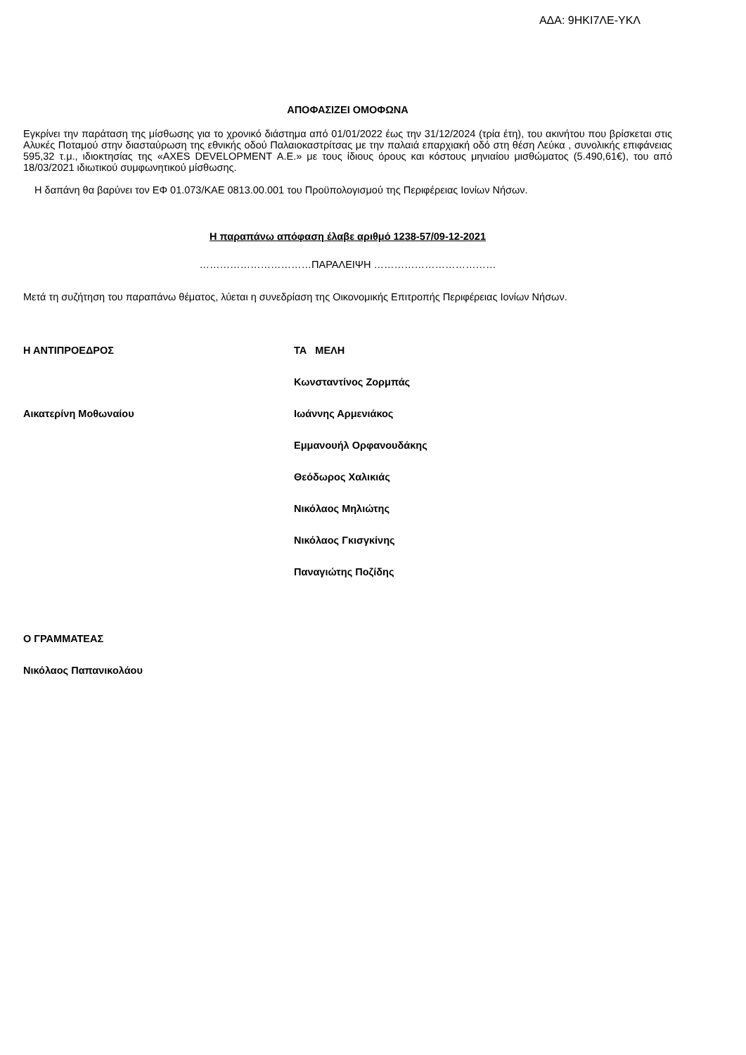ΑΔΑ: 9ΗΚΙ7ΛΕ-ΥΚΛ
ΑΠΟΦΑΣΙΖΕΙ ΟΜΟΦΩΝΑ
Εγκρίνει την παράταση της μίσθωσης για το χρονικό διάστημα από 01/01/2022 έως την 31/12/2024 (τρία έτη), του ακινήτου που βρίσκεται στις Αλυκές Ποταμού στην διασταύρωση της εθνικής οδού Παλαιοκαστρίτσας με την παλαιά επαρχιακή οδό στη θέση Λεύκα , συνολικής επιφάνειας 595,32 τ.μ., ιδιοκτησίας της «AXES DEVELOPMENT Α.Ε.» με τους ίδιους όρους και κόστους μηνιαίου μισθώματος (5.490,61€), του από 18/03/2021 ιδιωτικού συμφωνητικού μίσθωσης.
Η δαπάνη θα βαρύνει τον ΕΦ 01.073/ΚΑΕ 0813.00.001 του Προϋπολογισμού της Περιφέρειας Ιονίων Νήσων.
Η παραπάνω απόφαση έλαβε αριθμό 1238-57/09-12-2021
……………………………ΠΑΡΑΛΕΙΨΗ ………………………………
Μετά τη συζήτηση του παραπάνω θέματος, λύεται η συνεδρίαση της Οικονομικής Επιτροπής Περιφέρειας Ιονίων Νήσων.
Η ΑΝΤΙΠΡΟΕΔΡΟΣ ΤΑ ΜΕΛΗ
Κωνσταντίνος Ζορμπάς
Αικατερίνη Μοθωναίου Ιωάννης Αρμενιάκος
Εμμανουήλ Ορφανουδάκης
Θεόδωρος Χαλικιάς
Νικόλαος Μηλιώτης
Νικόλαος Γκισγκίνης
Παναγιώτης Ποζίδης
Ο ΓΡΑΜΜΑΤΕΑΣ
Νικόλαος Παπανικολάου